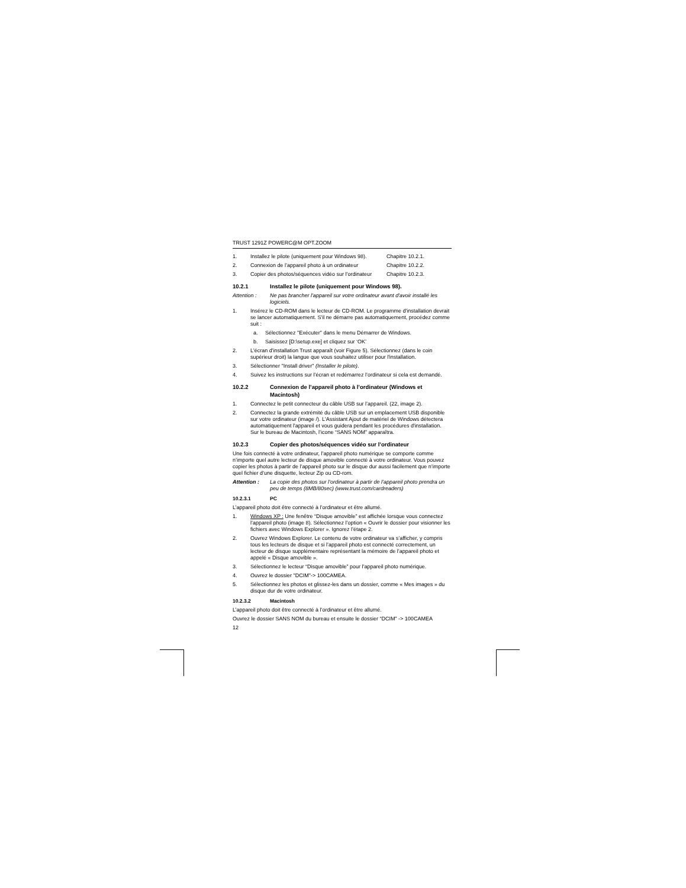TRUST 1291Z POWERC@M OPT.ZOOM
1. Installez le pilote (uniquement pour Windows 98). Chapitre 10.2.1.
2. Connexion de l’appareil photo à un ordinateur Chapitre 10.2.2.
3. Copier des photos/séquences vidéo sur l’ordinateur Chapitre 10.2.3.
10.2.1 Installez le pilote (uniquement pour Windows 98).
Attention : Ne pas brancher l'appareil sur votre ordinateur avant d'avoir installé les logiciels.
1. Insérez le CD-ROM dans le lecteur de CD-ROM. Le programme d'installation devrait se lancer automatiquement. S'il ne démarre pas automatiquement, procédez comme suit :
a. Sélectionnez "Exécuter" dans le menu Démarrer de Windows.
b. Saisissez [D:\setup.exe] et cliquez sur ‘OK’
2. L'écran d'installation Trust apparaît (voir Figure 5). Sélectionnez (dans le coin supérieur droit) la langue que vous souhaitez utiliser pour l'installation.
3. Sélectionner "Install driver" (Installer le pilote).
4. Suivez les instructions sur l’écran et redémarrez l’ordinateur si cela est demandé.
10.2.2 Connexion de l’appareil photo à l’ordinateur (Windows et Macintosh)
1. Connectez le petit connecteur du câble USB sur l’appareil. (22, image 2).
2. Connectez la grande extrémité du câble USB sur un emplacement USB disponible sur votre ordinateur (image /). L'Assistant Ajout de matériel de Windows détectera automatiquement l'appareil et vous guidera pendant les procédures d'installation.
Sur le bureau de Macintosh, l’icone “SANS NOM” apparaîtra.
10.2.3 Copier des photos/séquences vidéo sur l’ordinateur
Une fois connecté à votre ordinateur, l’appareil photo numérique se comporte comme n’importe quel autre lecteur de disque amovible connecté à votre ordinateur. Vous pouvez copier les photos à partir de l’appareil photo sur le disque dur aussi facilement que n’importe quel fichier d’une disquette, lecteur Zip ou CD-rom.
Attention : La copie des photos sur l’ordinateur à partir de l’appareil photo prendra un peu de temps (8MB/80sec) (www.trust.com/cardreaders)
10.2.3.1 PC
L’appareil photo doit être connecté à l’ordinateur et être allumé.
1. Windows XP : Une fenêtre “Disque amovible” est affichée lorsque vous connectez l’appareil photo (image 8). Sélectionnez l’option « Ouvrir le dossier pour visionner les fichiers avec Windows Explorer ». Ignorez l’étape 2.
2. Ouvrez Windows Explorer. Le contenu de votre ordinateur va s’afficher, y compris tous les lecteurs de disque et si l’appareil photo est connecté correctement, un lecteur de disque supplémentaire représentant la mémoire de l’appareil photo et appelé « Disque amovible ».
3. Sélectionnez le lecteur “Disque amovible” pour l’appareil photo numérique.
4. Ouvrez le dossier "DCIM"-> 100CAMEA.
5. Sélectionnez les photos et glissez-les dans un dossier, comme « Mes images » du disque dur de votre ordinateur.
10.2.3.2 Macintosh
L’appareil photo doit être connecté à l’ordinateur et être allumé.
Ouvrez le dossier SANS NOM du bureau et ensuite le dossier “DCIM” -> 100CAMEA
12